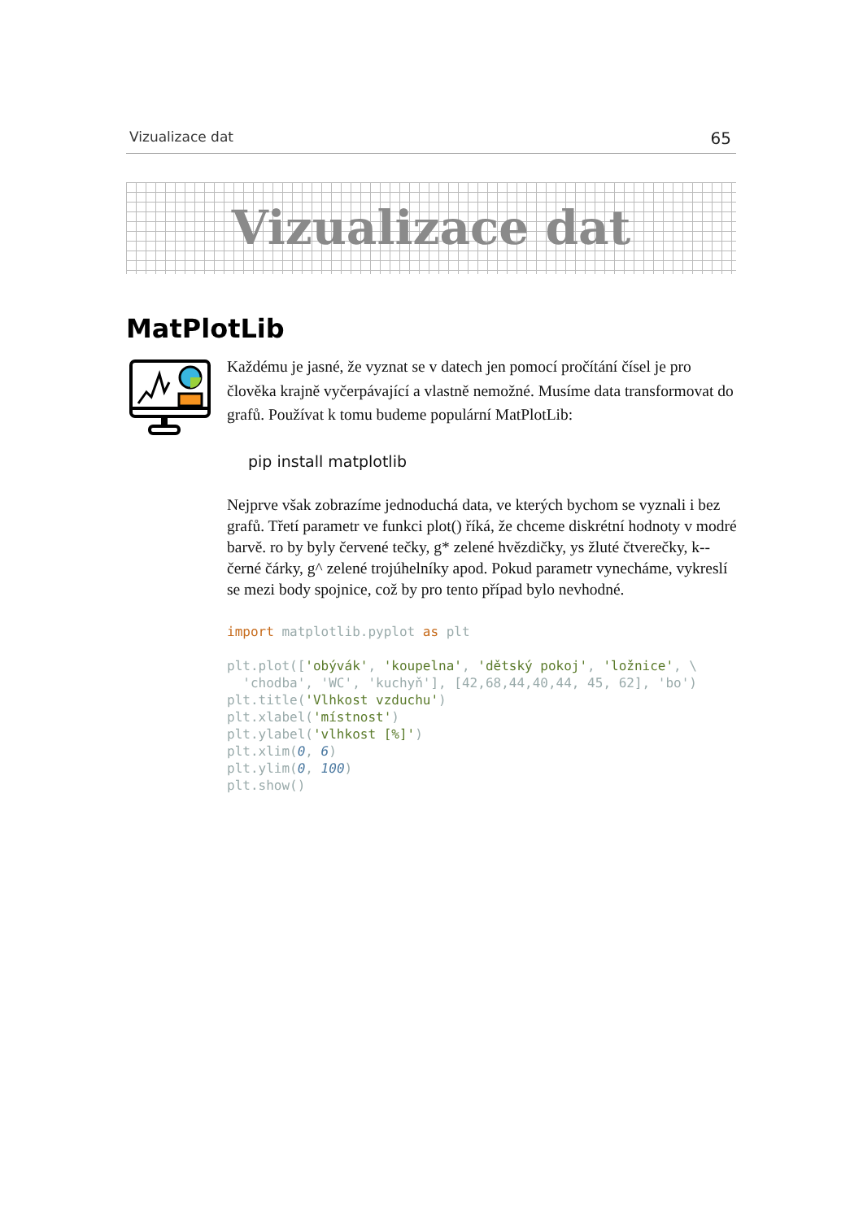Vizualizace dat 65
Vizualizace dat
MatPlotLib
Každému je jasné, že vyznat se v datech jen pomocí pročítání čísel je pro člověka krajně vyčerpávající a vlastně nemožné. Musíme data transformovat do grafů. Používat k tomu budeme populární MatPlotLib:
pip install matplotlib
Nejprve však zobrazíme jednoduchá data, ve kterých bychom se vyznali i bez grafů. Třetí parametr ve funkci plot() říká, že chceme diskrétní hodnoty v modré barvě. ro by byly červené tečky, g* zelené hvězdičky, ys žluté čtverečky, k-- černé čárky, g^ zelené trojúhelníky apod. Pokud parametr vynecháme, vykreslí se mezi body spojnice, což by pro tento případ bylo nevhodné.
import matplotlib.pyplot as plt

plt.plot(['obývák', 'koupelna', 'dětský pokoj', 'ložnice', \
  'chodba', 'WC', 'kuchyň'], [42,68,44,40,44, 45, 62], 'bo')
plt.title('Vlhkost vzduchu')
plt.xlabel('místnost')
plt.ylabel('vlhkost [%]')
plt.xlim(0, 6)
plt.ylim(0, 100)
plt.show()